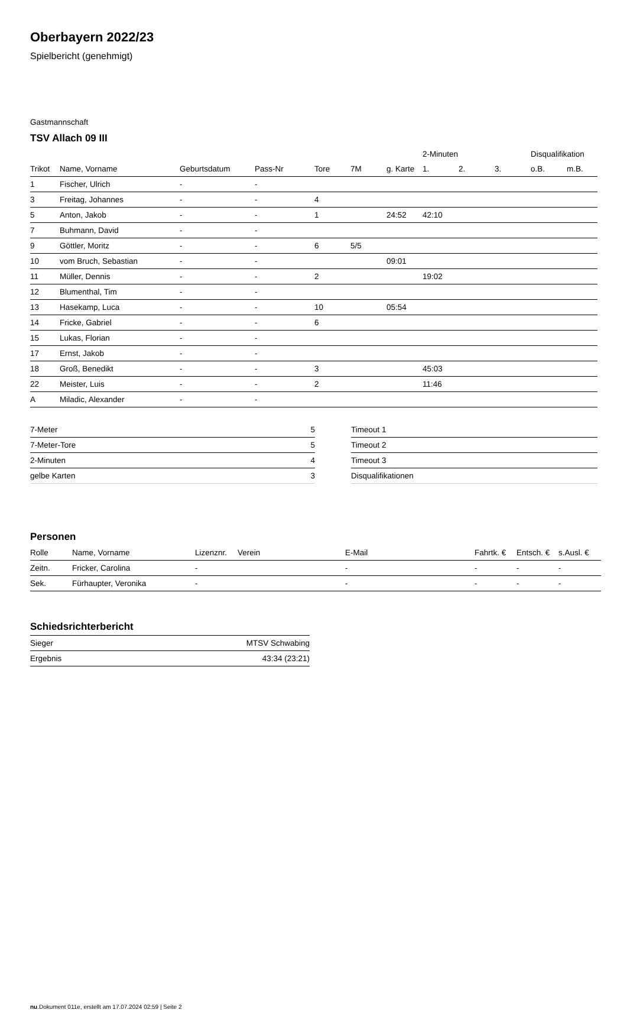Oberbayern 2022/23
Spielbericht (genehmigt)
Gastmannschaft
TSV Allach 09 III
| | | | | | | | 2-Minuten | | | Disqualifikation | |
| --- | --- | --- | --- | --- | --- | --- | --- | --- | --- | --- | --- |
| Trikot | Name, Vorname | Geburtsdatum | Pass-Nr | Tore | 7M | g. Karte | 1. | 2. | 3. | o.B. | m.B. |
| 1 | Fischer, Ulrich | - | - | | | | | | | | |
| 3 | Freitag, Johannes | - | - | 4 | | | | | | | |
| 5 | Anton, Jakob | - | - | 1 | | 24:52 | 42:10 | | | | |
| 7 | Buhmann, David | - | - | | | | | | | | |
| 9 | Göttler, Moritz | - | - | 6 | 5/5 | | | | | | |
| 10 | vom Bruch, Sebastian | - | - | | | 09:01 | | | | | |
| 11 | Müller, Dennis | - | - | 2 | | | 19:02 | | | | |
| 12 | Blumenthal, Tim | - | - | | | | | | | | |
| 13 | Hasekamp, Luca | - | - | 10 | | 05:54 | | | | | |
| 14 | Fricke, Gabriel | - | - | 6 | | | | | | | |
| 15 | Lukas, Florian | - | - | | | | | | | | |
| 17 | Ernst, Jakob | - | - | | | | | | | | |
| 18 | Groß, Benedikt | - | - | 3 | | | 45:03 | | | | |
| 22 | Meister, Luis | - | - | 2 | | | 11:46 | | | | |
| A | Miladic, Alexander | - | - | | | | | | | | |
| 7-Meter | 5 |
| 7-Meter-Tore | 5 |
| 2-Minuten | 4 |
| gelbe Karten | 3 |
| Timeout 1 |
| Timeout 2 |
| Timeout 3 |
| Disqualifikationen |
Personen
| Rolle | Name, Vorname | Lizenznr. | Verein | E-Mail | Fahrtk. € | Entsch. € | s.Ausl. € |
| --- | --- | --- | --- | --- | --- | --- | --- |
| Zeitn. | Fricker, Carolina | - | | - | - | - | - |
| Sek. | Fürhaupter, Veronika | - | | - | - | - | - |
Schiedsrichterbericht
| Sieger | MTSV Schwabing |
| Ergebnis | 43:34 (23:21) |
nu.Dokument 011e, erstellt am 17.07.2024 02:59 | Seite 2